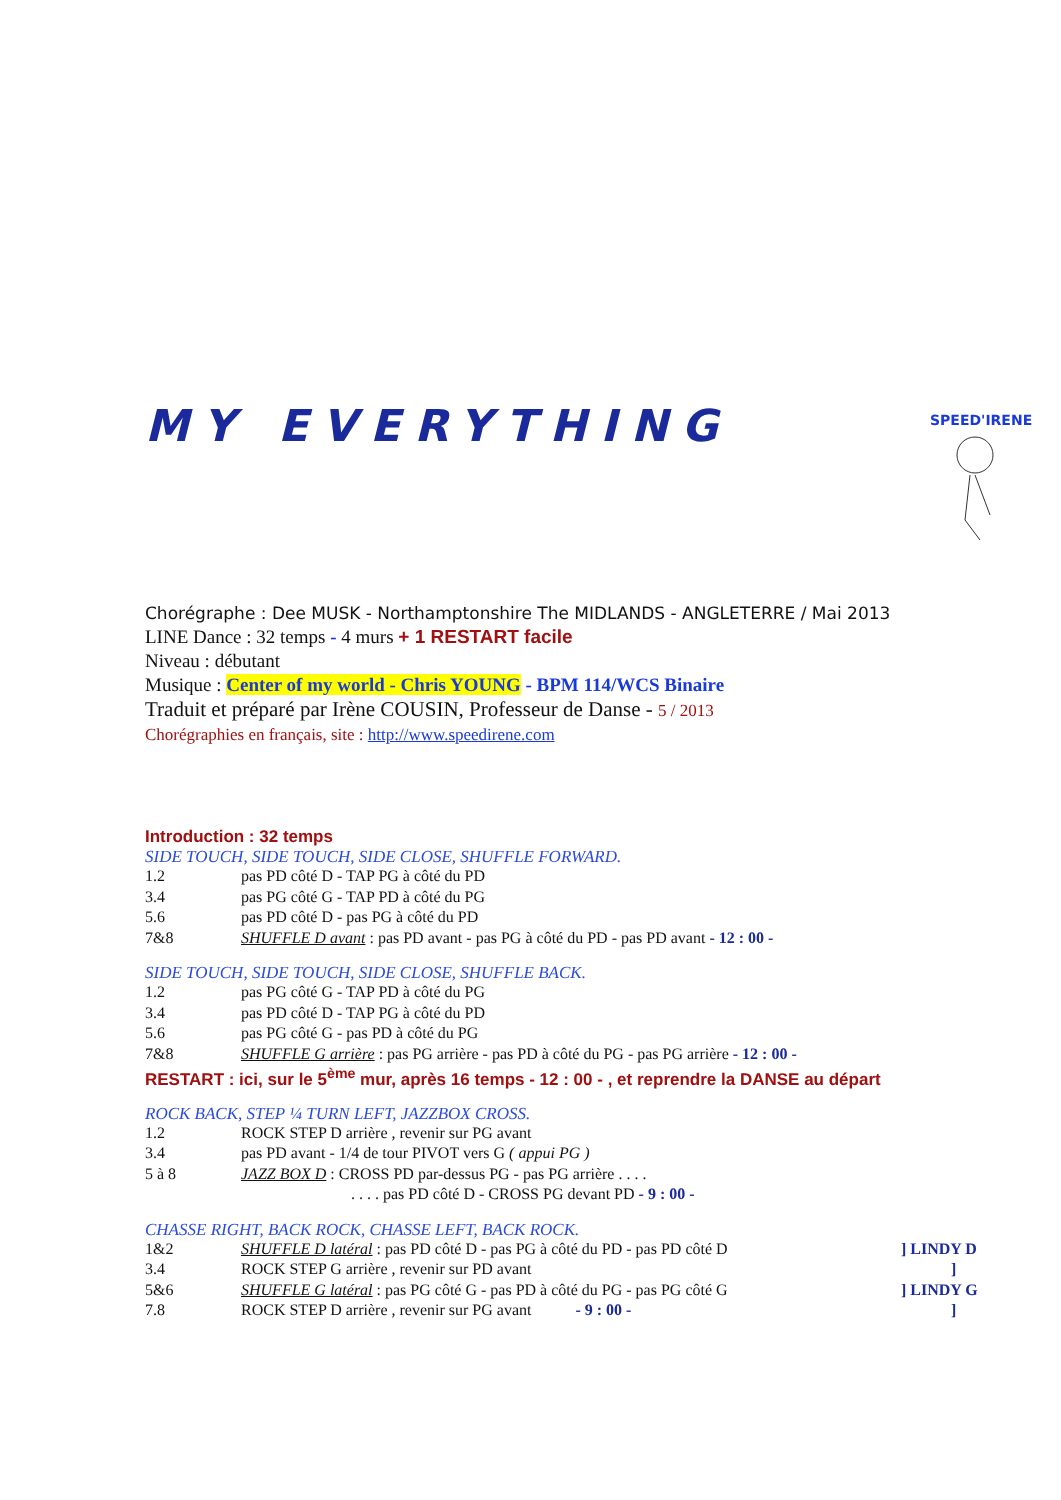SPEED'IRENE
MY EVERYTHING
Chorégraphe : Dee MUSK - Northamptonshire The MIDLANDS - ANGLETERRE / Mai 2013
LINE Dance : 32 temps - 4 murs + 1 RESTART facile
Niveau : débutant
Musique : Center of my world - Chris YOUNG - BPM 114/WCS Binaire
Traduit et préparé par Irène COUSIN, Professeur de Danse - 5 / 2013
Chorégraphies en français, site : http://www.speedirene.com
Introduction : 32 temps
SIDE TOUCH, SIDE TOUCH, SIDE CLOSE, SHUFFLE FORWARD.
| 1.2 | pas PD côté D - TAP PG à côté du PD |
| 3.4 | pas PG côté G - TAP PD à côté du PG |
| 5.6 | pas PD côté D - pas PG à côté du PD |
| 7&8 | SHUFFLE D avant : pas PD avant - pas PG à côté du PD - pas PD avant - 12 : 00 - |
SIDE TOUCH, SIDE TOUCH, SIDE CLOSE, SHUFFLE BACK.
| 1.2 | pas PG côté G - TAP PD à côté du PG |
| 3.4 | pas PD côté D - TAP PG à côté du PD |
| 5.6 | pas PG côté G - pas PD à côté du PG |
| 7&8 | SHUFFLE G arrière : pas PG arrière - pas PD à côté du PG - pas PG arrière - 12 : 00 - |
RESTART : ici, sur le 5<sup>ème</sup> mur, après 16 temps - 12 : 00 - , et reprendre la DANSE au départ
ROCK BACK, STEP ¼ TURN LEFT, JAZZBOX CROSS.
| 1.2 | ROCK STEP D arrière , revenir sur PG avant |
| 3.4 | pas PD avant - 1/4 de tour PIVOT vers G ( appui PG ) |
| 5 à 8 | JAZZ BOX D : CROSS PD par-dessus PG - pas PG arrière . . . . |
| | . . . . pas PD côté D - CROSS PG devant PD - 9 : 00 - |
CHASSE RIGHT, BACK ROCK, CHASSE LEFT, BACK ROCK.
| 1&2 | SHUFFLE D latéral : pas PD côté D - pas PG à côté du PD - pas PD côté D | ] LINDY D |
| 3.4 | ROCK STEP G arrière , revenir sur PD avant | ] |
| 5&6 | SHUFFLE G latéral : pas PG côté G - pas PD à côté du PG - pas PG côté G | ] LINDY G |
| 7.8 | ROCK STEP D arrière , revenir sur PG avant - 9 : 00 - | ] |